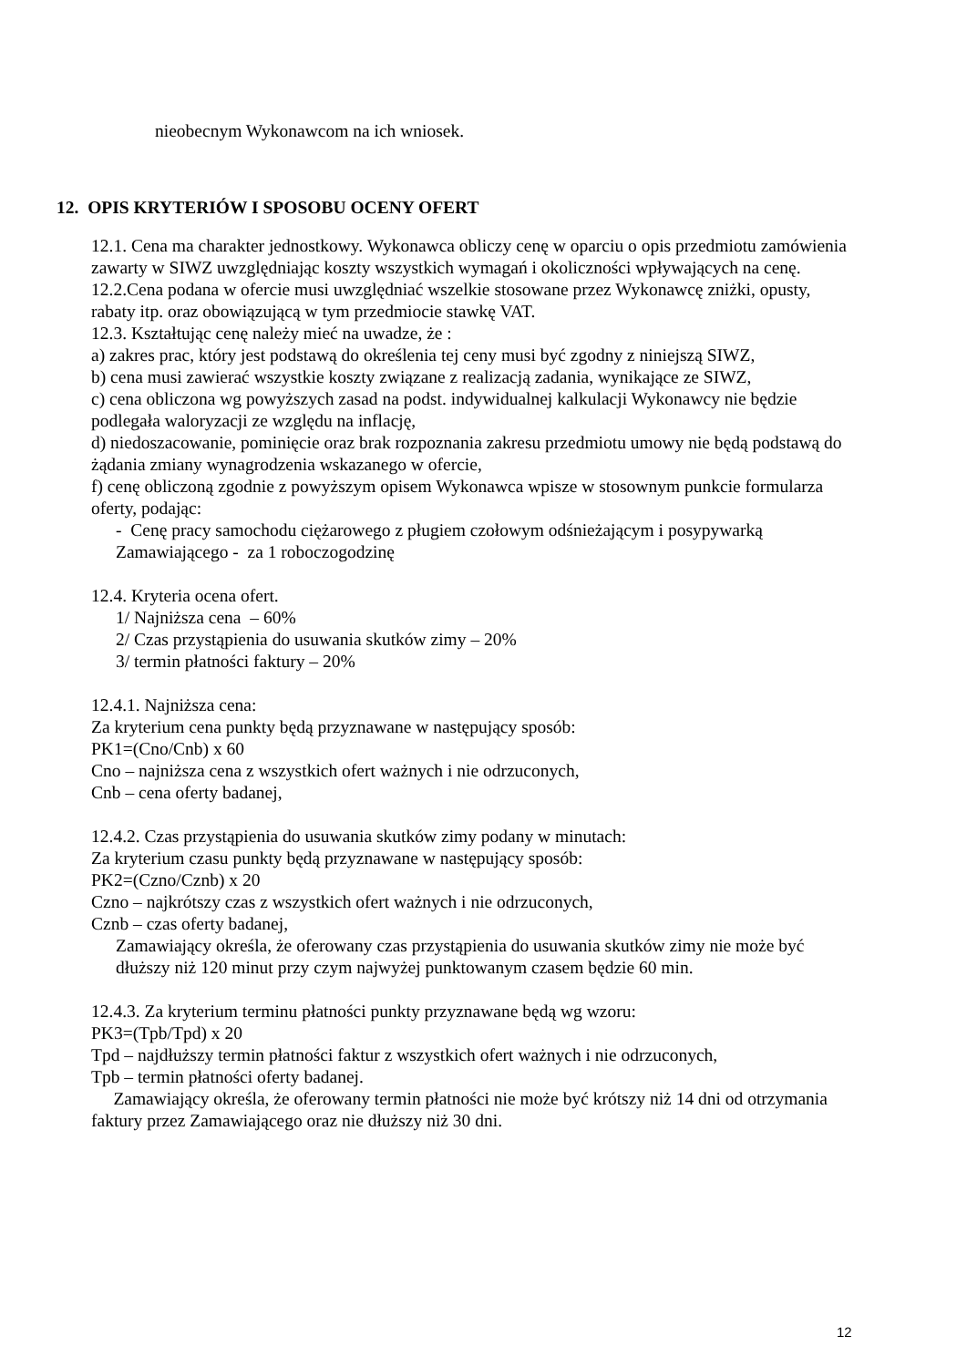nieobecnym Wykonawcom na ich wniosek.
12. OPIS KRYTERIÓW I SPOSOBU OCENY OFERT
12.1. Cena ma charakter jednostkowy. Wykonawca obliczy cenę w oparciu o opis przedmiotu zamówienia zawarty w SIWZ uwzględniając koszty wszystkich wymagań i okoliczności wpływających na cenę.
12.2.Cena podana w ofercie musi uwzględniać wszelkie stosowane przez Wykonawcę zniżki, opusty, rabaty itp. oraz obowiązującą w tym przedmiocie stawkę VAT.
12.3. Kształtując cenę należy mieć na uwadze, że :
a) zakres prac, który jest podstawą do określenia tej ceny musi być zgodny z niniejszą SIWZ,
b) cena musi zawierać wszystkie koszty związane z realizacją zadania, wynikające ze SIWZ,
c) cena obliczona wg powyższych zasad na podst. indywidualnej kalkulacji Wykonawcy nie będzie podlegała waloryzacji ze względu na inflację,
d) niedoszacowanie, pominięcie oraz brak rozpoznania zakresu przedmiotu umowy nie będą podstawą do żądania zmiany wynagrodzenia wskazanego w ofercie,
f) cenę obliczoną zgodnie z powyższym opisem Wykonawca wpisze w stosownym punkcie formularza oferty, podając:
- Cenę pracy samochodu ciężarowego z pługiem czołowym odśnieżającym i posypywarką Zamawiającego - za 1 roboczogodzinę
12.4. Kryteria ocena ofert.
1/ Najniższa cena – 60%
2/ Czas przystąpienia do usuwania skutków zimy – 20%
3/ termin płatności faktury – 20%
12.4.1. Najniższa cena:
Za kryterium cena punkty będą przyznawane w następujący sposób:
PK1=(Cno/Cnb) x 60
Cno – najniższa cena z wszystkich ofert ważnych i nie odrzuconych,
Cnb – cena oferty badanej,
12.4.2. Czas przystąpienia do usuwania skutków zimy podany w minutach:
Za kryterium czasu punkty będą przyznawane w następujący sposób:
PK2=(Czno/Cznb) x 20
Czno – najkrótszy czas z wszystkich ofert ważnych i nie odrzuconych,
Cznb – czas oferty badanej,
Zamawiający określa, że oferowany czas przystąpienia do usuwania skutków zimy nie może być dłuższy niż 120 minut przy czym najwyżej punktowanym czasem będzie 60 min.
12.4.3. Za kryterium terminu płatności punkty przyznawane będą wg wzoru:
PK3=(Tpb/Tpd) x 20
Tpd – najdłuższy termin płatności faktur z wszystkich ofert ważnych i nie odrzuconych,
Tpb – termin płatności oferty badanej.
Zamawiający określa, że oferowany termin płatności nie może być krótszy niż 14 dni od otrzymania faktury przez Zamawiającego oraz nie dłuższy niż 30 dni.
12